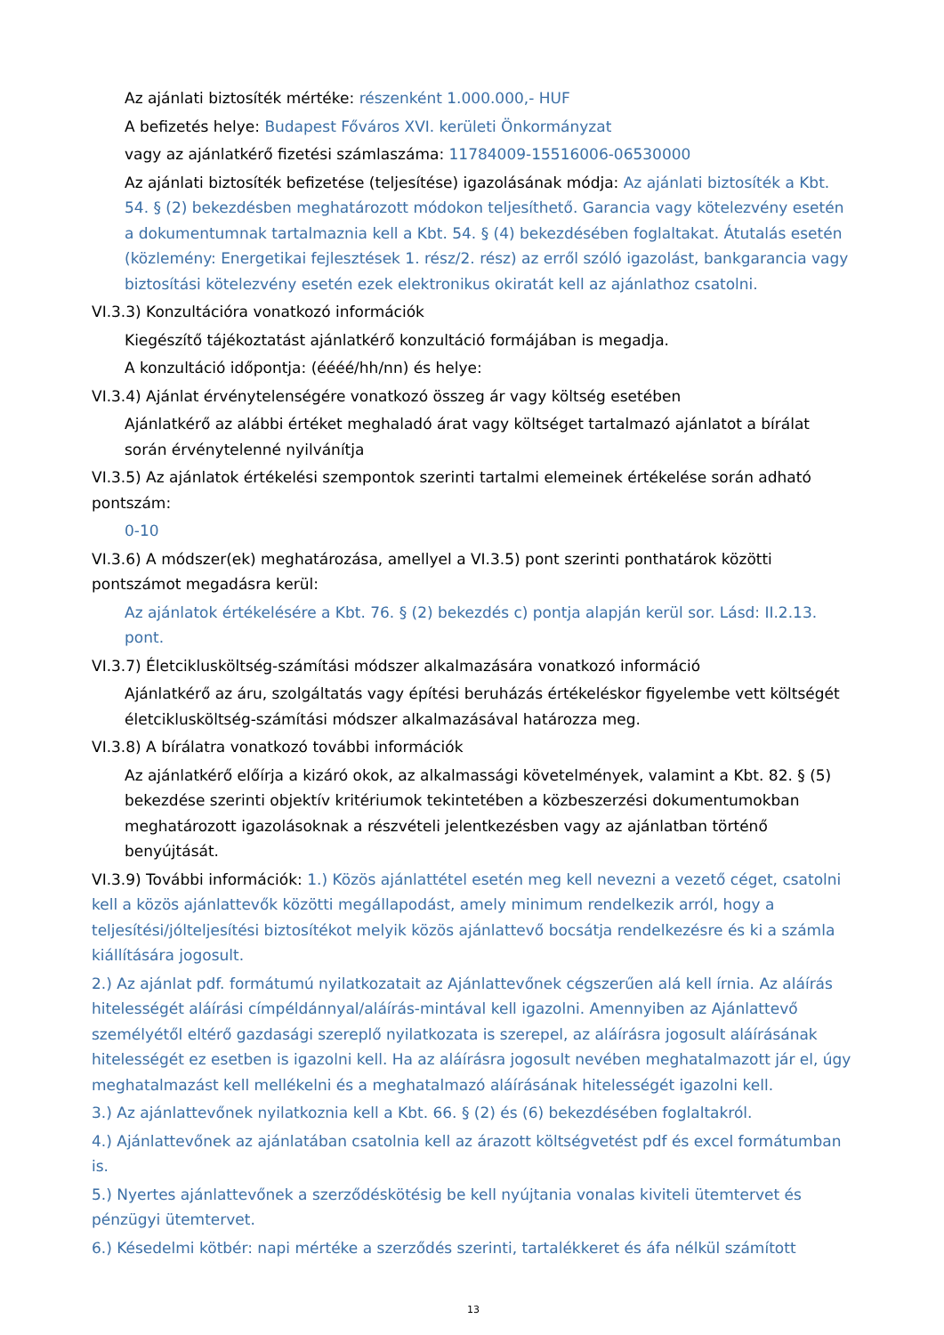Az ajánlati biztosíték mértéke: részenként 1.000.000,- HUF
A befizetés helye: Budapest Főváros XVI. kerületi Önkormányzat
vagy az ajánlatkérő fizetési számlaszáma: 11784009-15516006-06530000
Az ajánlati biztosíték befizetése (teljesítése) igazolásának módja: Az ajánlati biztosíték a Kbt. 54. § (2) bekezdésben meghatározott módokon teljesíthető. Garancia vagy kötelezvény esetén a dokumentumnak tartalmaznia kell a Kbt. 54. § (4) bekezdésében foglaltakat. Átutalás esetén (közlemény: Energetikai fejlesztések 1. rész/2. rész) az erről szóló igazolást, bankgarancia vagy biztosítási kötelezvény esetén ezek elektronikus okiratát kell az ajánlathoz csatolni.
VI.3.3) Konzultációra vonatkozó információk
Kiegészítő tájékoztatást ajánlatkérő konzultáció formájában is megadja.
A konzultáció időpontja: (éééé/hh/nn) és helye:
VI.3.4) Ajánlat érvénytelenségére vonatkozó összeg ár vagy költség esetében
Ajánlatkérő az alábbi értéket meghaladó árat vagy költséget tartalmazó ajánlatot a bírálat során érvénytelenné nyilvánítja
VI.3.5) Az ajánlatok értékelési szempontok szerinti tartalmi elemeinek értékelése során adható pontszám:
0-10
VI.3.6) A módszer(ek) meghatározása, amellyel a VI.3.5) pont szerinti ponthatárok közötti pontszámot megadásra kerül:
Az ajánlatok értékelésére a Kbt. 76. § (2) bekezdés c) pontja alapján kerül sor. Lásd: II.2.13. pont.
VI.3.7) Életcikluskö­ltség-számítási módszer alkalmazására vonatkozó információ
Ajánlatkérő az áru, szolgáltatás vagy építési beruházás értékeléskor figyelembe vett költségét életcikluskö­ltség-számítási módszer alkalmazásával határozza meg.
VI.3.8) A bírálatra vonatkozó további információk
Az ajánlatkérő előírja a kizáró okok, az alkalmassági követelmények, valamint a Kbt. 82. § (5) bekezdése szerinti objektív kritériumok tekintetében a közbeszerzési dokumentumokban meghatározott igazolásoknak a részvételi jelentkezésben vagy az ajánlatban történő benyújtását.
VI.3.9) További információk: 1.) Közös ajánlattétel esetén meg kell nevezni a vezető céget, csatolni kell a közös ajánlattevők közötti megállapodást, amely minimum rendelkezik arról, hogy a teljesítési/jólteljesítési biztosítékot melyik közös ajánlattevő bocsátja rendelkezésre és ki a számla kiállítására jogosult.
2.) Az ajánlat pdf. formátumú nyilatkozatait az Ajánlattevőnek cégszerűen alá kell írnia. Az aláírás hitelességét aláírási címpéldánnyal/aláírás-mintával kell igazolni. Amennyiben az Ajánlattevő személyétől eltérő gazdasági szereplő nyilatkozata is szerepel, az aláírásra jogosult aláírásának hitelességét ez esetben is igazolni kell. Ha az aláírásra jogosult nevében meghatalmazott jár el, úgy meghatalmazást kell mellékelni és a meghatalmazó aláírásának hitelességét igazolni kell.
3.) Az ajánlattevőnek nyilatkoznia kell a Kbt. 66. § (2) és (6) bekezdésében foglaltakról.
4.) Ajánlattevőnek az ajánlatában csatolnia kell az árazott költségvetést pdf és excel formátumban is.
5.) Nyertes ajánlattevőnek a szerződéskötésig be kell nyújtania vonalas kiviteli ütemtervet és pénzügyi ütemtervet.
6.) Késedelmi kötbér: napi mértéke a szerződés szerinti, tartalékkeret és áfa nélkül számított
13